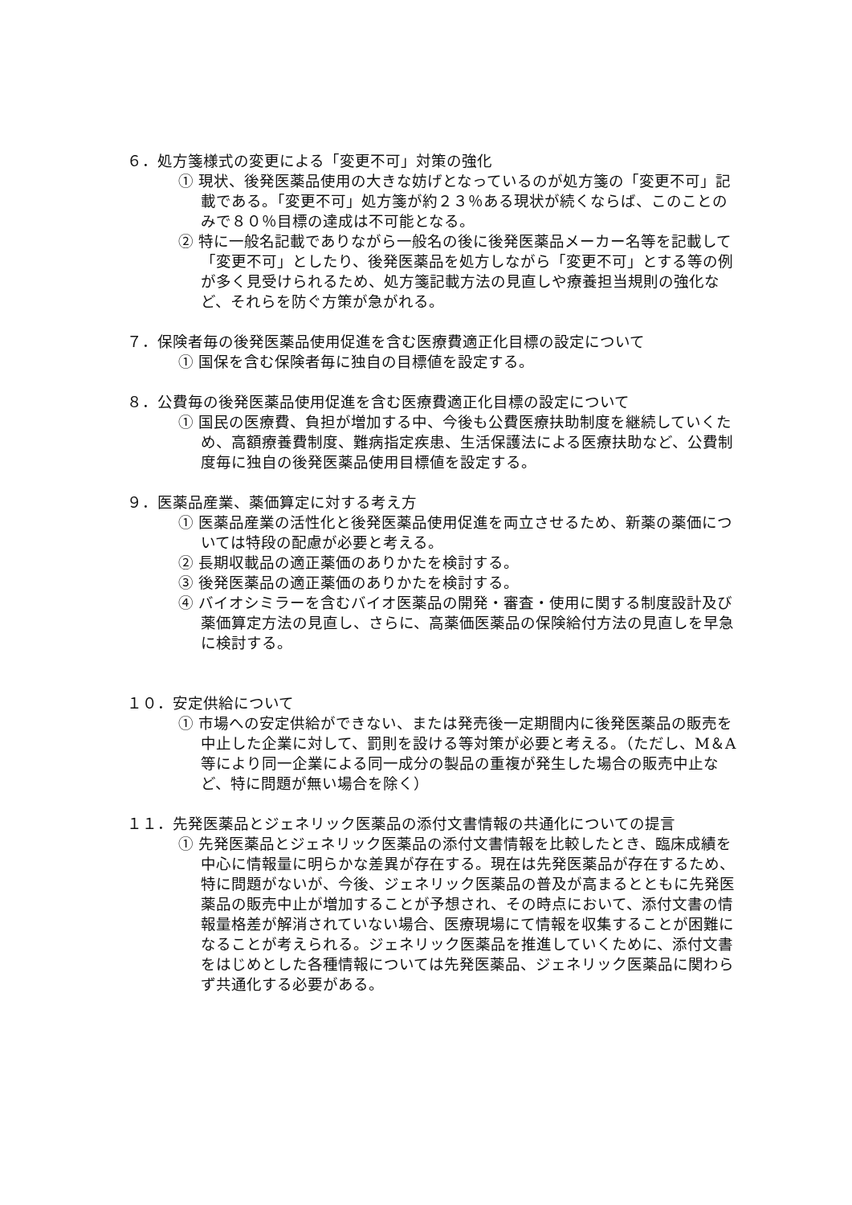６．処方箋様式の変更による「変更不可」対策の強化
① 現状、後発医薬品使用の大きな妨げとなっているのが処方箋の「変更不可」記載である。「変更不可」処方箋が約２３％ある現状が続くならば、このことのみで８０％目標の達成は不可能となる。
② 特に一般名記載でありながら一般名の後に後発医薬品メーカー名等を記載して「変更不可」としたり、後発医薬品を処方しながら「変更不可」とする等の例が多く見受けられるため、処方箋記載方法の見直しや療養担当規則の強化など、それらを防ぐ方策が急がれる。
７．保険者毎の後発医薬品使用促進を含む医療費適正化目標の設定について
① 国保を含む保険者毎に独自の目標値を設定する。
８．公費毎の後発医薬品使用促進を含む医療費適正化目標の設定について
① 国民の医療費、負担が増加する中、今後も公費医療扶助制度を継続していくため、高額療養費制度、難病指定疾患、生活保護法による医療扶助など、公費制度毎に独自の後発医薬品使用目標値を設定する。
９．医薬品産業、薬価算定に対する考え方
① 医薬品産業の活性化と後発医薬品使用促進を両立させるため、新薬の薬価については特段の配慮が必要と考える。
② 長期収載品の適正薬価のありかたを検討する。
③ 後発医薬品の適正薬価のありかたを検討する。
④ バイオシミラーを含むバイオ医薬品の開発・審査・使用に関する制度設計及び薬価算定方法の見直し、さらに、高薬価医薬品の保険給付方法の見直しを早急に検討する。
１０．安定供給について
① 市場への安定供給ができない、または発売後一定期間内に後発医薬品の販売を中止した企業に対して、罰則を設ける等対策が必要と考える。（ただし、M＆A等により同一企業による同一成分の製品の重複が発生した場合の販売中止など、特に問題が無い場合を除く）
１１．先発医薬品とジェネリック医薬品の添付文書情報の共通化についての提言
① 先発医薬品とジェネリック医薬品の添付文書情報を比較したとき、臨床成績を中心に情報量に明らかな差異が存在する。現在は先発医薬品が存在するため、特に問題がないが、今後、ジェネリック医薬品の普及が高まるとともに先発医薬品の販売中止が増加することが予想され、その時点において、添付文書の情報量格差が解消されていない場合、医療現場にて情報を収集することが困難になることが考えられる。ジェネリック医薬品を推進していくために、添付文書をはじめとした各種情報については先発医薬品、ジェネリック医薬品に関わらず共通化する必要がある。